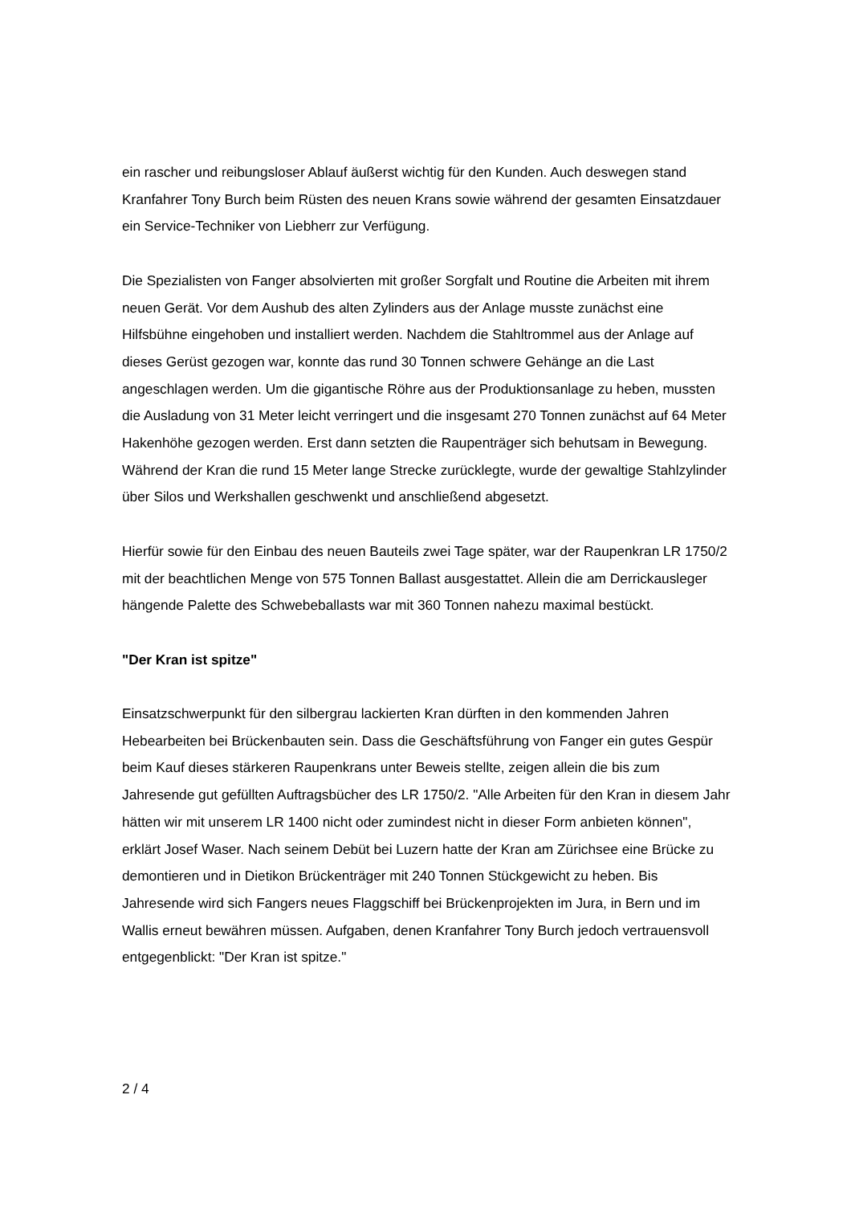ein rascher und reibungsloser Ablauf äußerst wichtig für den Kunden. Auch deswegen stand Kranfahrer Tony Burch beim Rüsten des neuen Krans sowie während der gesamten Einsatzdauer ein Service-Techniker von Liebherr zur Verfügung.
Die Spezialisten von Fanger absolvierten mit großer Sorgfalt und Routine die Arbeiten mit ihrem neuen Gerät. Vor dem Aushub des alten Zylinders aus der Anlage musste zunächst eine Hilfsbühne eingehoben und installiert werden. Nachdem die Stahltrommel aus der Anlage auf dieses Gerüst gezogen war, konnte das rund 30 Tonnen schwere Gehänge an die Last angeschlagen werden. Um die gigantische Röhre aus der Produktionsanlage zu heben, mussten die Ausladung von 31 Meter leicht verringert und die insgesamt 270 Tonnen zunächst auf 64 Meter Hakenhöhe gezogen werden. Erst dann setzten die Raupenträger sich behutsam in Bewegung. Während der Kran die rund 15 Meter lange Strecke zurücklegte, wurde der gewaltige Stahlzylinder über Silos und Werkshallen geschwenkt und anschließend abgesetzt.
Hierfür sowie für den Einbau des neuen Bauteils zwei Tage später, war der Raupenkran LR 1750/2 mit der beachtlichen Menge von 575 Tonnen Ballast ausgestattet. Allein die am Derrickausleger hängende Palette des Schwebeballasts war mit 360 Tonnen nahezu maximal bestückt.
"Der Kran ist spitze"
Einsatzschwerpunkt für den silbergrau lackierten Kran dürften in den kommenden Jahren Hebearbeiten bei Brückenbauten sein. Dass die Geschäftsführung von Fanger ein gutes Gespür beim Kauf dieses stärkeren Raupenkrans unter Beweis stellte, zeigen allein die bis zum Jahresende gut gefüllten Auftragsbücher des LR 1750/2. "Alle Arbeiten für den Kran in diesem Jahr hätten wir mit unserem LR 1400 nicht oder zumindest nicht in dieser Form anbieten können", erklärt Josef Waser. Nach seinem Debüt bei Luzern hatte der Kran am Zürichsee eine Brücke zu demontieren und in Dietikon Brückenträger mit 240 Tonnen Stückgewicht zu heben. Bis Jahresende wird sich Fangers neues Flaggschiff bei Brückenprojekten im Jura, in Bern und im Wallis erneut bewähren müssen. Aufgaben, denen Kranfahrer Tony Burch jedoch vertrauensvoll entgegenblickt: "Der Kran ist spitze."
2 / 4